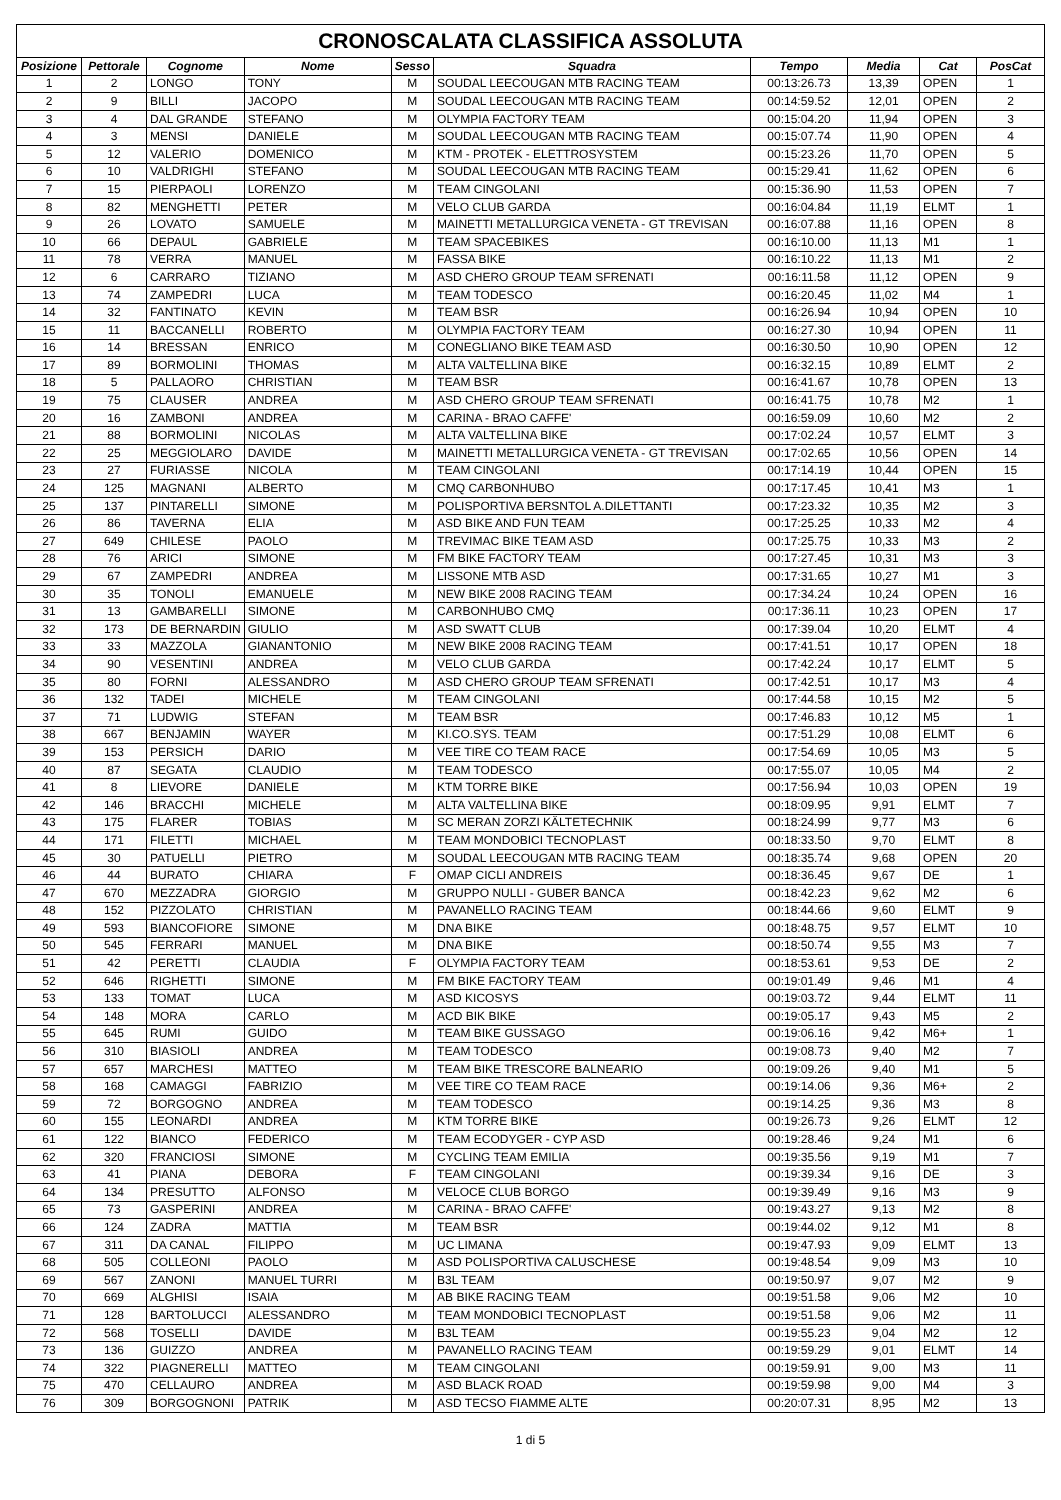CRONOSCALATA CLASSIFICA ASSOLUTA
| Posizione | Pettorale | Cognome | Nome | Sesso | Squadra | Tempo | Media | Cat | PosCat |
| --- | --- | --- | --- | --- | --- | --- | --- | --- | --- |
| 1 | 2 | LONGO | TONY | M | SOUDAL LEECOUGAN MTB RACING TEAM | 00:13:26.73 | 13,39 | OPEN | 1 |
| 2 | 9 | BILLI | JACOPO | M | SOUDAL LEECOUGAN MTB RACING TEAM | 00:14:59.52 | 12,01 | OPEN | 2 |
| 3 | 4 | DAL GRANDE | STEFANO | M | OLYMPIA FACTORY TEAM | 00:15:04.20 | 11,94 | OPEN | 3 |
| 4 | 3 | MENSI | DANIELE | M | SOUDAL LEECOUGAN MTB RACING TEAM | 00:15:07.74 | 11,90 | OPEN | 4 |
| 5 | 12 | VALERIO | DOMENICO | M | KTM - PROTEK - ELETTROSYSTEM | 00:15:23.26 | 11,70 | OPEN | 5 |
| 6 | 10 | VALDRIGHI | STEFANO | M | SOUDAL LEECOUGAN MTB RACING TEAM | 00:15:29.41 | 11,62 | OPEN | 6 |
| 7 | 15 | PIERPAOLI | LORENZO | M | TEAM CINGOLANI | 00:15:36.90 | 11,53 | OPEN | 7 |
| 8 | 82 | MENGHETTI | PETER | M | VELO CLUB GARDA | 00:16:04.84 | 11,19 | ELMT | 1 |
| 9 | 26 | LOVATO | SAMUELE | M | MAINETTI METALLURGICA VENETA - GT TREVISAN | 00:16:07.88 | 11,16 | OPEN | 8 |
| 10 | 66 | DEPAUL | GABRIELE | M | TEAM SPACEBIKES | 00:16:10.00 | 11,13 | M1 | 1 |
| 11 | 78 | VERRA | MANUEL | M | FASSA BIKE | 00:16:10.22 | 11,13 | M1 | 2 |
| 12 | 6 | CARRARO | TIZIANO | M | ASD CHERO GROUP TEAM SFRENATI | 00:16:11.58 | 11,12 | OPEN | 9 |
| 13 | 74 | ZAMPEDRI | LUCA | M | TEAM TODESCO | 00:16:20.45 | 11,02 | M4 | 1 |
| 14 | 32 | FANTINATO | KEVIN | M | TEAM BSR | 00:16:26.94 | 10,94 | OPEN | 10 |
| 15 | 11 | BACCANELLI | ROBERTO | M | OLYMPIA FACTORY TEAM | 00:16:27.30 | 10,94 | OPEN | 11 |
| 16 | 14 | BRESSAN | ENRICO | M | CONEGLIANO BIKE TEAM ASD | 00:16:30.50 | 10,90 | OPEN | 12 |
| 17 | 89 | BORMOLINI | THOMAS | M | ALTA VALTELLINA BIKE | 00:16:32.15 | 10,89 | ELMT | 2 |
| 18 | 5 | PALLAORO | CHRISTIAN | M | TEAM BSR | 00:16:41.67 | 10,78 | OPEN | 13 |
| 19 | 75 | CLAUSER | ANDREA | M | ASD CHERO GROUP TEAM SFRENATI | 00:16:41.75 | 10,78 | M2 | 1 |
| 20 | 16 | ZAMBONI | ANDREA | M | CARINA - BRAO CAFFE' | 00:16:59.09 | 10,60 | M2 | 2 |
| 21 | 88 | BORMOLINI | NICOLAS | M | ALTA VALTELLINA BIKE | 00:17:02.24 | 10,57 | ELMT | 3 |
| 22 | 25 | MEGGIOLARO | DAVIDE | M | MAINETTI METALLURGICA VENETA - GT TREVISAN | 00:17:02.65 | 10,56 | OPEN | 14 |
| 23 | 27 | FURIASSE | NICOLA | M | TEAM CINGOLANI | 00:17:14.19 | 10,44 | OPEN | 15 |
| 24 | 125 | MAGNANI | ALBERTO | M | CMQ CARBONHUBO | 00:17:17.45 | 10,41 | M3 | 1 |
| 25 | 137 | PINTARELLI | SIMONE | M | POLISPORTIVA BERSNTOL A.DILETTANTI | 00:17:23.32 | 10,35 | M2 | 3 |
| 26 | 86 | TAVERNA | ELIA | M | ASD BIKE AND FUN TEAM | 00:17:25.25 | 10,33 | M2 | 4 |
| 27 | 649 | CHILESE | PAOLO | M | TREVIMAC BIKE TEAM ASD | 00:17:25.75 | 10,33 | M3 | 2 |
| 28 | 76 | ARICI | SIMONE | M | FM BIKE FACTORY TEAM | 00:17:27.45 | 10,31 | M3 | 3 |
| 29 | 67 | ZAMPEDRI | ANDREA | M | LISSONE MTB ASD | 00:17:31.65 | 10,27 | M1 | 3 |
| 30 | 35 | TONOLI | EMANUELE | M | NEW BIKE 2008 RACING TEAM | 00:17:34.24 | 10,24 | OPEN | 16 |
| 31 | 13 | GAMBARELLI | SIMONE | M | CARBONHUBO CMQ | 00:17:36.11 | 10,23 | OPEN | 17 |
| 32 | 173 | DE BERNARDIN | GIULIO | M | ASD SWATT CLUB | 00:17:39.04 | 10,20 | ELMT | 4 |
| 33 | 33 | MAZZOLA | GIANANTONIO | M | NEW BIKE 2008 RACING TEAM | 00:17:41.51 | 10,17 | OPEN | 18 |
| 34 | 90 | VESENTINI | ANDREA | M | VELO CLUB GARDA | 00:17:42.24 | 10,17 | ELMT | 5 |
| 35 | 80 | FORNI | ALESSANDRO | M | ASD CHERO GROUP TEAM SFRENATI | 00:17:42.51 | 10,17 | M3 | 4 |
| 36 | 132 | TADEI | MICHELE | M | TEAM CINGOLANI | 00:17:44.58 | 10,15 | M2 | 5 |
| 37 | 71 | LUDWIG | STEFAN | M | TEAM BSR | 00:17:46.83 | 10,12 | M5 | 1 |
| 38 | 667 | BENJAMIN | WAYER | M | KI.CO.SYS. TEAM | 00:17:51.29 | 10,08 | ELMT | 6 |
| 39 | 153 | PERSICH | DARIO | M | VEE TIRE CO TEAM RACE | 00:17:54.69 | 10,05 | M3 | 5 |
| 40 | 87 | SEGATA | CLAUDIO | M | TEAM TODESCO | 00:17:55.07 | 10,05 | M4 | 2 |
| 41 | 8 | LIEVORE | DANIELE | M | KTM TORRE BIKE | 00:17:56.94 | 10,03 | OPEN | 19 |
| 42 | 146 | BRACCHI | MICHELE | M | ALTA VALTELLINA BIKE | 00:18:09.95 | 9,91 | ELMT | 7 |
| 43 | 175 | FLARER | TOBIAS | M | SC MERAN ZORZI KÄLTETECHNIK | 00:18:24.99 | 9,77 | M3 | 6 |
| 44 | 171 | FILETTI | MICHAEL | M | TEAM MONDOBICI TECNOPLAST | 00:18:33.50 | 9,70 | ELMT | 8 |
| 45 | 30 | PATUELLI | PIETRO | M | SOUDAL LEECOUGAN MTB RACING TEAM | 00:18:35.74 | 9,68 | OPEN | 20 |
| 46 | 44 | BURATO | CHIARA | F | OMAP CICLI ANDREIS | 00:18:36.45 | 9,67 | DE | 1 |
| 47 | 670 | MEZZADRA | GIORGIO | M | GRUPPO NULLI - GUBER BANCA | 00:18:42.23 | 9,62 | M2 | 6 |
| 48 | 152 | PIZZOLATO | CHRISTIAN | M | PAVANELLO RACING TEAM | 00:18:44.66 | 9,60 | ELMT | 9 |
| 49 | 593 | BIANCOFIORE | SIMONE | M | DNA BIKE | 00:18:48.75 | 9,57 | ELMT | 10 |
| 50 | 545 | FERRARI | MANUEL | M | DNA BIKE | 00:18:50.74 | 9,55 | M3 | 7 |
| 51 | 42 | PERETTI | CLAUDIA | F | OLYMPIA FACTORY TEAM | 00:18:53.61 | 9,53 | DE | 2 |
| 52 | 646 | RIGHETTI | SIMONE | M | FM BIKE FACTORY TEAM | 00:19:01.49 | 9,46 | M1 | 4 |
| 53 | 133 | TOMAT | LUCA | M | ASD KICOSYS | 00:19:03.72 | 9,44 | ELMT | 11 |
| 54 | 148 | MORA | CARLO | M | ACD BIK BIKE | 00:19:05.17 | 9,43 | M5 | 2 |
| 55 | 645 | RUMI | GUIDO | M | TEAM BIKE GUSSAGO | 00:19:06.16 | 9,42 | M6+ | 1 |
| 56 | 310 | BIASIOLI | ANDREA | M | TEAM TODESCO | 00:19:08.73 | 9,40 | M2 | 7 |
| 57 | 657 | MARCHESI | MATTEO | M | TEAM BIKE TRESCORE BALNEARIO | 00:19:09.26 | 9,40 | M1 | 5 |
| 58 | 168 | CAMAGGI | FABRIZIO | M | VEE TIRE CO TEAM RACE | 00:19:14.06 | 9,36 | M6+ | 2 |
| 59 | 72 | BORGOGNO | ANDREA | M | TEAM TODESCO | 00:19:14.25 | 9,36 | M3 | 8 |
| 60 | 155 | LEONARDI | ANDREA | M | KTM TORRE BIKE | 00:19:26.73 | 9,26 | ELMT | 12 |
| 61 | 122 | BIANCO | FEDERICO | M | TEAM ECODYGER - CYP ASD | 00:19:28.46 | 9,24 | M1 | 6 |
| 62 | 320 | FRANCIOSI | SIMONE | M | CYCLING TEAM EMILIA | 00:19:35.56 | 9,19 | M1 | 7 |
| 63 | 41 | PIANA | DEBORA | F | TEAM CINGOLANI | 00:19:39.34 | 9,16 | DE | 3 |
| 64 | 134 | PRESUTTO | ALFONSO | M | VELOCE CLUB BORGO | 00:19:39.49 | 9,16 | M3 | 9 |
| 65 | 73 | GASPERINI | ANDREA | M | CARINA - BRAO CAFFE' | 00:19:43.27 | 9,13 | M2 | 8 |
| 66 | 124 | ZADRA | MATTIA | M | TEAM BSR | 00:19:44.02 | 9,12 | M1 | 8 |
| 67 | 311 | DA CANAL | FILIPPO | M | UC LIMANA | 00:19:47.93 | 9,09 | ELMT | 13 |
| 68 | 505 | COLLEONI | PAOLO | M | ASD POLISPORTIVA CALUSCHESE | 00:19:48.54 | 9,09 | M3 | 10 |
| 69 | 567 | ZANONI | MANUEL TURRI | M | B3L TEAM | 00:19:50.97 | 9,07 | M2 | 9 |
| 70 | 669 | ALGHISI | ISAIA | M | AB BIKE RACING TEAM | 00:19:51.58 | 9,06 | M2 | 10 |
| 71 | 128 | BARTOLUCCI | ALESSANDRO | M | TEAM MONDOBICI TECNOPLAST | 00:19:51.58 | 9,06 | M2 | 11 |
| 72 | 568 | TOSELLI | DAVIDE | M | B3L TEAM | 00:19:55.23 | 9,04 | M2 | 12 |
| 73 | 136 | GUIZZO | ANDREA | M | PAVANELLO RACING TEAM | 00:19:59.29 | 9,01 | ELMT | 14 |
| 74 | 322 | PIAGNERELLI | MATTEO | M | TEAM CINGOLANI | 00:19:59.91 | 9,00 | M3 | 11 |
| 75 | 470 | CELLAURO | ANDREA | M | ASD BLACK ROAD | 00:19:59.98 | 9,00 | M4 | 3 |
| 76 | 309 | BORGOGNONI | PATRIK | M | ASD TECSO FIAMME ALTE | 00:20:07.31 | 8,95 | M2 | 13 |
1 di 5